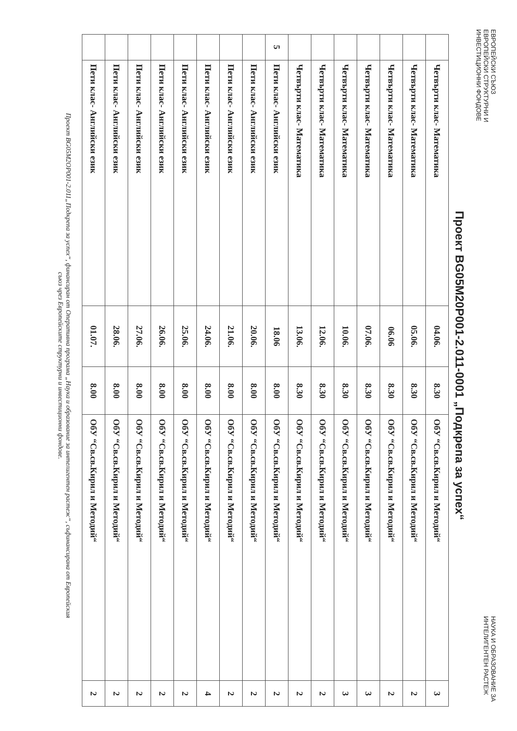ЕВРОПЕЙСКИ СЪЮЗ
ЕВРОПЕЙСКИ СТРУКТУРНИ И
ИНВЕСТИЦИОННИ ФОНДОВЕ
НАУКА И ОБРАЗОВАНИЕ ЗА
ИНТЕЛИГЕНТЕН РАСТЕЖ
Проект BG05M20P001-2.011-0001 „Подкрепа за успех“
| | Четвърти клас- Математика | 04.06. | 8.30 | ОбУ “Св.св.Кирил и Методий“ | 3 |
| | Четвърти клас- Математика | 05.06. | 8.30 | ОбУ “Св.св.Кирил и Методий“ | 2 |
| | Четвърти клас- Математика | 06.06 | 8.30 | ОбУ “Св.св.Кирил и Методий“ | 2 |
| | Четвърти клас- Математика | 07.06. | 8.30 | ОбУ “Св.св.Кирил и Методий“ | 3 |
| | Четвърти клас- Математика | 10.06. | 8.30 | ОбУ “Св.св.Кирил и Методий“ | 3 |
| | Четвърти клас- Математика | 12.06. | 8.30 | ОбУ “Св.св.Кирил и Методий“ | 2 |
| | Четвърти клас- Математика | 13.06. | 8.30 | ОбУ “Св.св.Кирил и Методий“ | 2 |
| 5 | Пети клас- Английски език | 18.06 | 8.00 | ОбУ “Св.св.Кирил и Методий“ | 2 |
| | Пети клас- Английски език | 20.06. | 8.00 | ОбУ “Св.св.Кирил и Методий“ | 2 |
| | Пети клас- Английски език | 21.06. | 8.00 | ОбУ “Св.св.Кирил и Методий“ | 2 |
| | Пети клас- Английски език | 24.06. | 8.00 | ОбУ “Св.св.Кирил и Методий“ | 4 |
| | Пети клас- Английски език | 25.06. | 8.00 | ОбУ “Св.св.Кирил и Методий“ | 2 |
| | Пети клас- Английски език | 26.06. | 8.00 | ОбУ “Св.св.Кирил и Методий“ | 2 |
| | Пети клас- Английски език | 27.06. | 8.00 | ОбУ “Св.св.Кирил и Методий“ | 2 |
| | Пети клас- Английски език | 28.06. | 8.00 | ОбУ “Св.св.Кирил и Методий“ | 2 |
| | Пети клас- Английски език | 01.07. | 8.00 | ОбУ “Св.св.Кирил и Методий“ | 2 |
Проект BG05M2OP001-2.011„Подкрепа за успех“, финансиран от Оперативна програма „Наука и образование за интелигентен растеж“, съфинансирана от Европейския
съюз чрез Европейските структурни и инвестиционни фондове.